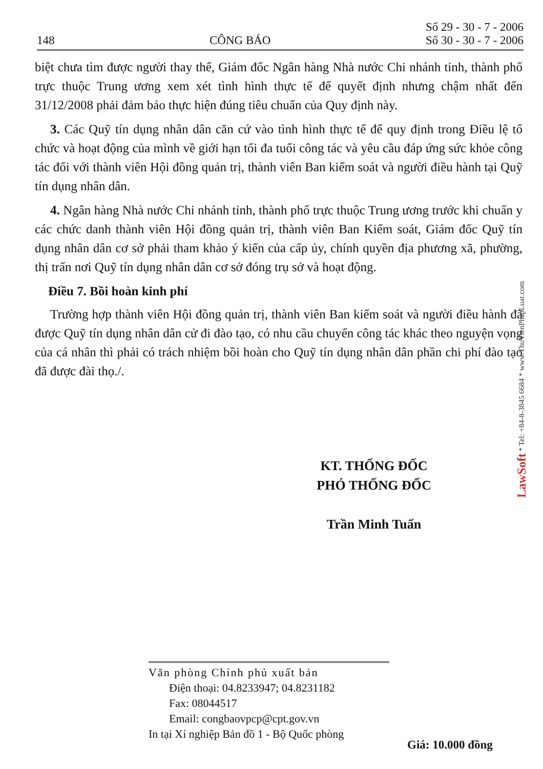148 CÔNG BÁO Số 29 - 30 - 7 - 2006
Số 30 - 30 - 7 - 2006
biệt chưa tìm được người thay thế, Giám đốc Ngân hàng Nhà nước Chi nhánh tỉnh, thành phố trực thuộc Trung ương xem xét tình hình thực tế để quyết định nhưng chậm nhất đến 31/12/2008 phải đảm bảo thực hiện đúng tiêu chuẩn của Quy định này.
3. Các Quỹ tín dụng nhân dân căn cứ vào tình hình thực tế để quy định trong Điều lệ tổ chức và hoạt động của mình về giới hạn tối đa tuổi công tác và yêu cầu đáp ứng sức khỏe công tác đối với thành viên Hội đồng quản trị, thành viên Ban kiểm soát và người điều hành tại Quỹ tín dụng nhân dân.
4. Ngân hàng Nhà nước Chi nhánh tỉnh, thành phố trực thuộc Trung ương trước khi chuẩn y các chức danh thành viên Hội đồng quản trị, thành viên Ban Kiểm soát, Giám đốc Quỹ tín dụng nhân dân cơ sở phải tham khảo ý kiến của cấp ủy, chính quyền địa phương xã, phường, thị trấn nơi Quỹ tín dụng nhân dân cơ sở đóng trụ sở và hoạt động.
Điều 7. Bồi hoàn kinh phí
Trường hợp thành viên Hội đồng quản trị, thành viên Ban kiểm soát và người điều hành đã được Quỹ tín dụng nhân dân cử đi đào tạo, có nhu cầu chuyển công tác khác theo nguyện vọng của cá nhân thì phải có trách nhiệm bồi hoàn cho Quỹ tín dụng nhân dân phần chi phí đào tạo đã được đài thọ./.
KT. THỐNG ĐỐC
PHÓ THỐNG ĐỐC
Trần Minh Tuấn
LawSoft * Tel: +84-8-3845 6684 * www.ThuVienPhapLuat.com
Văn phòng Chính phủ xuất bản
Điện thoại: 04.8233947; 04.8231182
Fax: 08044517
Email: congbaovpcp@cpt.gov.vn
In tại Xí nghiệp Bản đồ 1 - Bộ Quốc phòng
Giá: 10.000 đồng